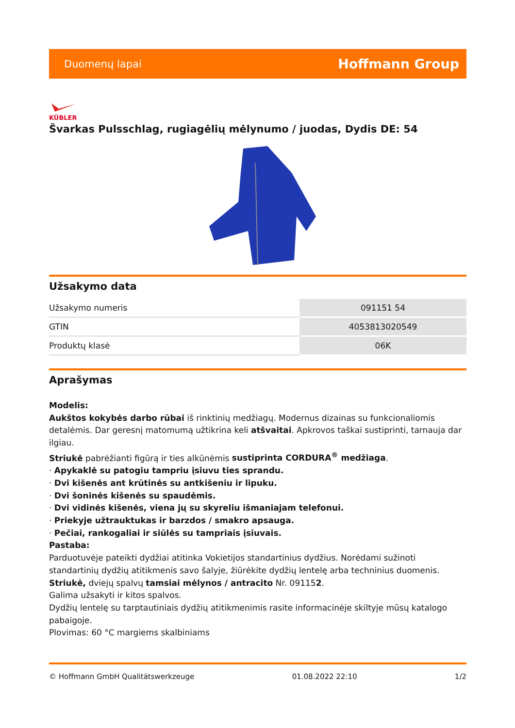Duomenų lapai Hoffmann Group
KÜBLER
Švarkas Pulsschlag, rugiagėlių mėlynumo / juodas, Dydis DE: 54
Užsakymo data
| Užsakymo numeris | 091151 54 |
| GTIN | 4053813020549 |
| Produktų klasė | 06K |
Aprašymas
Modelis:
Aukštos kokybės darbo rūbai iš rinktinių medžiagų. Modernus dizainas su funkcionaliomis detalėmis. Dar geresnį matomumą užtikrina keli atšvaitai. Apkrovos taškai sustiprinti, tarnauja dar ilgiau.
Striukė pabrėžianti figūrą ir ties alkūnėmis sustiprinta CORDURA<sup>®</sup> medžiaga.
· Apykaklė su patogiu tampriu įsiuvu ties sprandu.
· Dvi kišenės ant krūtinės su antkišeniu ir lipuku.
· Dvi šoninės kišenės su spaudėmis.
· Dvi vidinės kišenės, viena jų su skyreliu išmaniajam telefonui.
· Priekyje užtrauktukas ir barzdos / smakro apsauga.
· Pečiai, rankogaliai ir siūlės su tampriais įsiuvais.
Pastaba:
Parduotuvėje pateikti dydžiai atitinka Vokietijos standartinius dydžius. Norėdami sužinoti standartinių dydžių atitikmenis savo šalyje, žiūrėkite dydžių lentelę arba techninius duomenis.
Striukė, dviejų spalvų tamsiai mėlynos / antracito Nr. 091152.
Galima užsakyti ir kitos spalvos.
Dydžių lentelę su tarptautiniais dydžių atitikmenimis rasite informacinėje skiltyje mūsų katalogo pabaigoje.
Plovimas: 60 °C margiems skalbiniams
© Hoffmann GmbH Qualitätswerkzeuge 01.08.2022 22:10 1/2